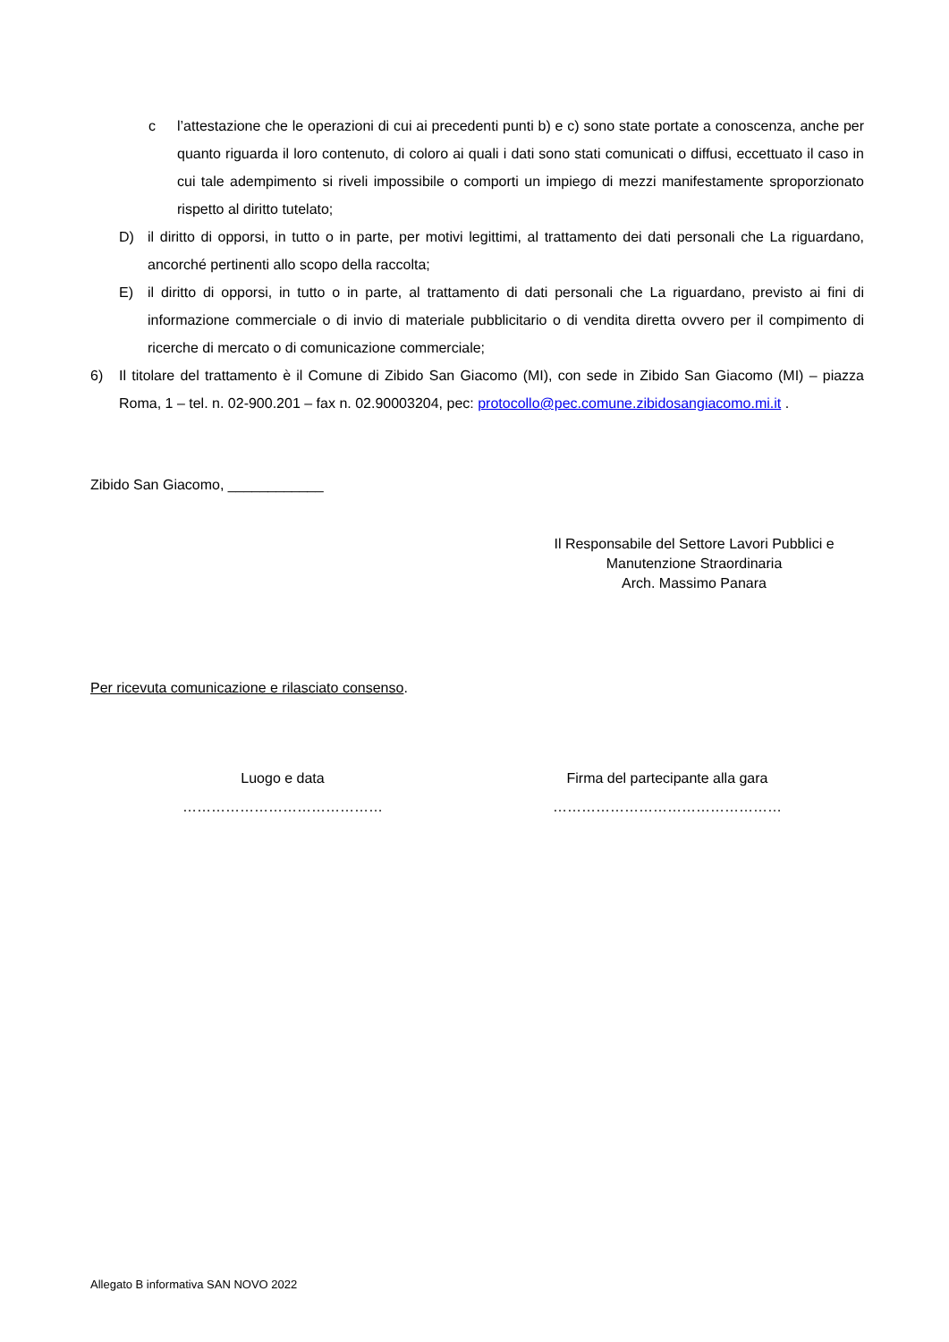c l’attestazione che le operazioni di cui ai precedenti punti b) e c) sono state portate a conoscenza, anche per quanto riguarda il loro contenuto, di coloro ai quali i dati sono stati comunicati o diffusi, eccettuato il caso in cui tale adempimento si riveli impossibile o comporti un impiego di mezzi manifestamente sproporzionato rispetto al diritto tutelato;
D) il diritto di opporsi, in tutto o in parte, per motivi legittimi, al trattamento dei dati personali che La riguardano, ancorché pertinenti allo scopo della raccolta;
E) il diritto di opporsi, in tutto o in parte, al trattamento di dati personali che La riguardano, previsto ai fini di informazione commerciale o di invio di materiale pubblicitario o di vendita diretta ovvero per il compimento di ricerche di mercato o di comunicazione commerciale;
6) Il titolare del trattamento è il Comune di Zibido San Giacomo (MI), con sede in Zibido San Giacomo (MI) – piazza Roma, 1 – tel. n. 02-900.201 – fax n. 02.90003204, pec: protocollo@pec.comune.zibidosangiacomo.mi.it .
Zibido San Giacomo, ____________
Il Responsabile del Settore Lavori Pubblici e
Manutenzione Straordinaria
Arch. Massimo Panara
Per ricevuta comunicazione e rilasciato consenso.
Luogo e data
……………………………………
Firma del partecipante alla gara
…………………………………………
Allegato B informativa SAN NOVO 2022